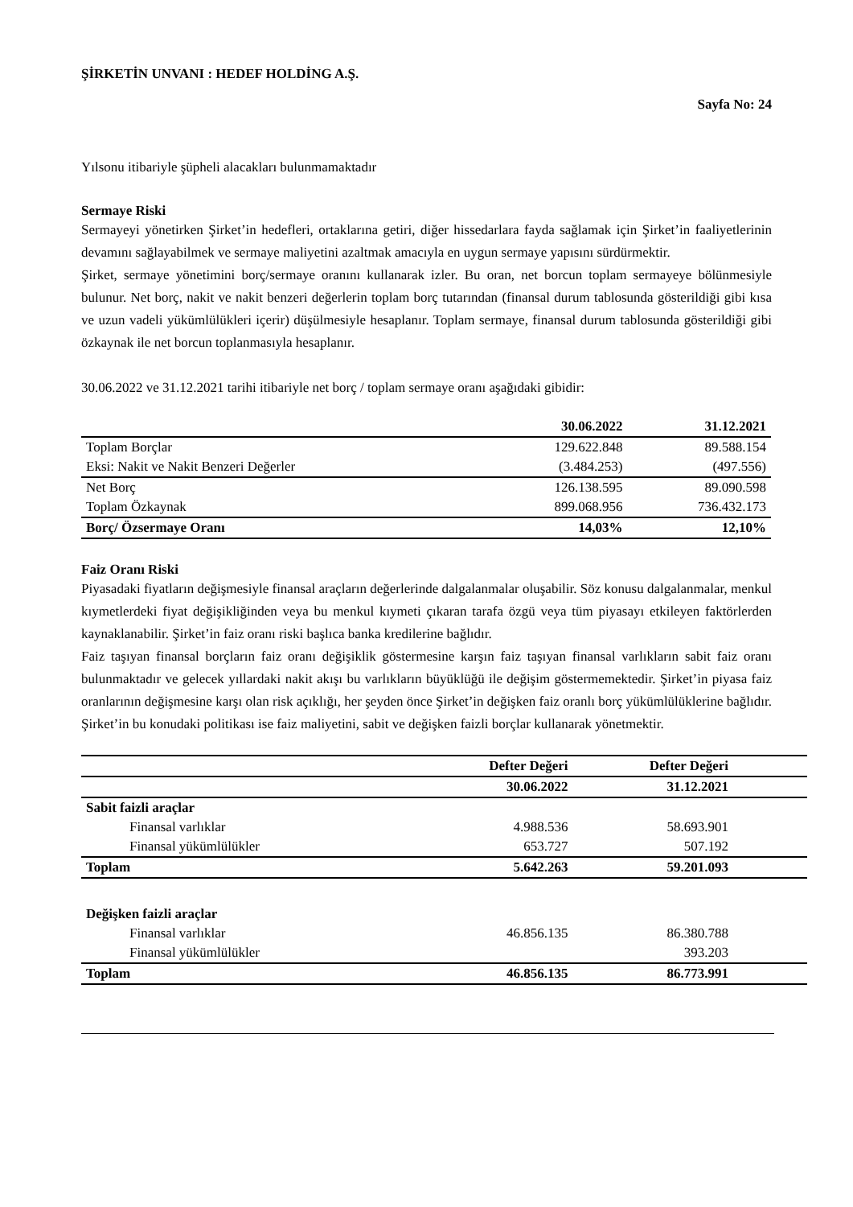ŞİRKETİN UNVANI : HEDEF HOLDİNG A.Ş.
Sayfa No: 24
Yılsonu itibariyle şüpheli alacakları bulunmamaktadır
Sermaye Riski
Sermayeyi yönetirken Şirket’in hedefleri, ortaklarına getiri, diğer hissedarlara fayda sağlamak için Şirket’in faaliyetlerinin devamını sağlayabilmek ve sermaye maliyetini azaltmak amacıyla en uygun sermaye yapısını sürdürmektir.
Şirket, sermaye yönetimini borç/sermaye oranını kullanarak izler. Bu oran, net borcun toplam sermayeye bölünmesiyle bulunur. Net borç, nakit ve nakit benzeri değerlerin toplam borç tutarından (finansal durum tablosunda gösterildiği gibi kısa ve uzun vadeli yükümlülükleri içerir) düşülmesiyle hesaplanır. Toplam sermaye, finansal durum tablosunda gösterildiği gibi özkaynak ile net borcun toplanmasıyla hesaplanır.
30.06.2022 ve 31.12.2021 tarihi itibariyle net borç / toplam sermaye oranı aşağıdaki gibidir:
| | 30.06.2022 | 31.12.2021 |
| --- | --- | --- |
| Toplam Borçlar | 129.622.848 | 89.588.154 |
| Eksi: Nakit ve Nakit Benzeri Değerler | (3.484.253) | (497.556) |
| Net Borç | 126.138.595 | 89.090.598 |
| Toplam Özkaynak | 899.068.956 | 736.432.173 |
| Borç/ Özsermaye Oranı | 14,03% | 12,10% |
Faiz Oranı Riski
Piyasadaki fiyatların değişmesiyle finansal araçların değerlerinde dalgalanmalar oluşabilir. Söz konusu dalgalanmalar, menkul kıymetlerdeki fiyat değişikliğinden veya bu menkul kıymeti çıkaran tarafa özgü veya tüm piyasayı etkileyen faktörlerden kaynaklanabilir. Şirket’in faiz oranı riski başlıca banka kredilerine bağlıdır.
Faiz taşıyan finansal borçların faiz oranı değişiklik göstermesine karşın faiz taşıyan finansal varlıkların sabit faiz oranı bulunmaktadır ve gelecek yıllardaki nakit akışı bu varlıkların büyüklüğü ile değişim göstermemektedir. Şirket’in piyasa faiz oranlarının değişmesine karşı olan risk açıklığı, her şeyden önce Şirket’in değişken faiz oranlı borç yükümlülüklerine bağlıdır. Şirket’in bu konudaki politikası ise faiz maliyetini, sabit ve değişken faizli borçlar kullanarak yönetmektir.
| | Defter Değeri | Defter Değeri | |
| --- | --- | --- | --- |
| | 30.06.2022 | 31.12.2021 | |
| Sabit faizli araçlar | | | |
| Finansal varlıklar | 4.988.536 | 58.693.901 | |
| Finansal yükümlülükler | 653.727 | 507.192 | |
| Toplam | 5.642.263 | 59.201.093 | |
| Değişken faizli araçlar | | | |
| Finansal varlıklar | 46.856.135 | 86.380.788 | |
| Finansal yükümlülükler | | 393.203 | |
| Toplam | 46.856.135 | 86.773.991 | |